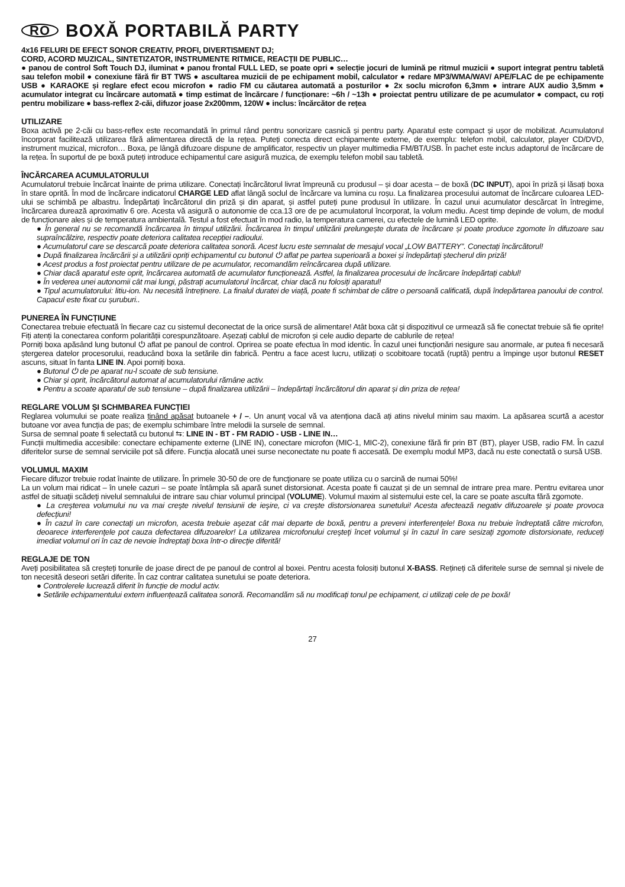RO BOXĂ PORTABILĂ PARTY
4x16 FELURI DE EFECT SONOR CREATIV, PROFI, DIVERTISMENT DJ;
CORD, ACORD MUZICAL, SINTETIZATOR, INSTRUMENTE RITMICE, REACȚII DE PUBLIC…
● panou de control Soft Touch DJ, iluminat ● panou frontal FULL LED, se poate opri ● selecție jocuri de lumină pe ritmul muzicii ● suport integrat pentru tabletă sau telefon mobil ● conexiune fără fir BT TWS ● ascultarea muzicii de pe echipament mobil, calculator ● redare MP3/WMA/WAV/ APE/FLAC de pe echipamente USB ● KARAOKE și reglare efect ecou microfon ● radio FM cu căutarea automată a posturilor ● 2x soclu microfon 6,3mm ● intrare AUX audio 3,5mm ● acumulator integrat cu încărcare automată ● timp estimat de încărcare / funcționare: ~6h / ~13h ● proiectat pentru utilizare de pe acumulator ● compact, cu roți pentru mobilizare ● bass-reflex 2-căi, difuzor joase 2x200mm, 120W ● inclus: încărcător de rețea
UTILIZARE
Boxa activă pe 2-căi cu bass-reflex este recomandată în primul rând pentru sonorizare casnică și pentru party. Aparatul este compact și ușor de mobilizat. Acumulatorul încorporat facilitează utilizarea fără alimentarea directă de la rețea. Puteți conecta direct echipamente externe, de exemplu: telefon mobil, calculator, player CD/DVD, instrument muzical, microfon… Boxa, pe lângă difuzoare dispune de amplificator, respectiv un player multimedia FM/BT/USB. În pachet este inclus adaptorul de încărcare de la rețea. În suportul de pe boxă puteți introduce echipamentul care asigură muzica, de exemplu telefon mobil sau tabletă.
ÎNCĂRCAREA ACUMULATORULUI
Acumulatorul trebuie încărcat înainte de prima utilizare. Conectați încărcătorul livrat împreună cu produsul – și doar acesta – de boxă (DC INPUT), apoi în priză și lăsați boxa în stare oprită. În mod de încărcare indicatorul CHARGE LED aflat lângă soclul de încărcare va lumina cu roșu. La finalizarea procesului automat de încărcare culoarea LED-ului se schimbă pe albastru. Îndepărtați încărcătorul din priză și din aparat, și astfel puteți pune produsul în utilizare. În cazul unui acumulator descărcat în întregime, încărcarea durează aproximativ 6 ore. Acesta vă asigură o autonomie de cca.13 ore de pe acumulatorul încorporat, la volum mediu. Acest timp depinde de volum, de modul de funcționare ales și de temperatura ambientală. Testul a fost efectuat în mod radio, la temperatura camerei, cu efectele de lumină LED oprite.
● În general nu se recomandă încărcarea în timpul utilizării. Încărcarea în timpul utilizării prelungește durata de încărcare și poate produce zgomote în difuzoare sau supraîncălzire, respectiv poate deteriora calitatea recepției radioului.
● Acumulatorul care se descarcă poate deteriora calitatea sonoră. Acest lucru este semnalat de mesajul vocal „LOW BATTERY”. Conectați încărcătorul!
● După finalizarea încărcării și a utilizării opriți echipamentul cu butonul ⏻ aflat pe partea superioară a boxei și îndepărtați ștecherul din priză!
● Acest produs a fost proiectat pentru utilizare de pe acumulator, recomandăm reîncărcarea după utilizare.
● Chiar dacă aparatul este oprit, încărcarea automată de acumulator funcționează. Astfel, la finalizarea procesului de încărcare îndepărtați cablul!
● În vederea unei autonomii cât mai lungi, păstrați acumulatorul încărcat, chiar dacă nu folosiți aparatul!
● Tipul acumulatorului: litiu-ion. Nu necesită întreținere. La finalul duratei de viață, poate fi schimbat de către o persoană calificată, după îndepărtarea panoului de control. Capacul este fixat cu șuruburi..
PUNEREA ÎN FUNCȚIUNE
Conectarea trebuie efectuată în fiecare caz cu sistemul deconectat de la orice sursă de alimentare! Atât boxa cât și dispozitivul ce urmează să fie conectat trebuie să fie oprite! Fiți atenți la conectarea conform polarității corespunzătoare. Așezați cablul de microfon și cele audio departe de cablurile de rețea!
Porniți boxa apăsând lung butonul ⏻ aflat pe panoul de control. Oprirea se poate efectua în mod identic. În cazul unei funcționări nesigure sau anormale, ar putea fi necesară ștergerea datelor procesorului, readucând boxa la setările din fabrică. Pentru a face acest lucru, utilizați o scobitoare tocată (ruptă) pentru a împinge ușor butonul RESET ascuns, situat în fanta LINE IN. Apoi porniți boxa.
● Butonul ⏻ de pe aparat nu-l scoate de sub tensiune.
● Chiar și oprit, încărcătorul automat al acumulatorului rămâne activ.
● Pentru a scoate aparatul de sub tensiune – după finalizarea utilizării – îndepărtați încărcătorul din aparat și din priza de rețea!
REGLARE VOLUM ȘI SCHMBAREA FUNCȚIEI
Reglarea volumului se poate realiza ținând apăsat butoanele + / –. Un anunț vocal vă va atenționa dacă ați atins nivelul minim sau maxim. La apăsarea scurtă a acestor butoane vor avea funcția de pas; de exemplu schimbare între melodii la sursele de semnal.
Sursa de semnal poate fi selectată cu butonul ⇆: LINE IN - BT - FM RADIO - USB - LINE IN…
Funcții multimedia accesibile: conectare echipamente externe (LINE IN), conectare microfon (MIC-1, MIC-2), conexiune fără fir prin BT (BT), player USB, radio FM. În cazul diferitelor surse de semnal serviciile pot să difere. Funcția alocată unei surse neconectate nu poate fi accesată. De exemplu modul MP3, dacă nu este conectată o sursă USB.
VOLUMUL MAXIM
Fiecare difuzor trebuie rodat înainte de utilizare. În primele 30-50 de ore de funcţionare se poate utiliza cu o sarcină de numai 50%!
La un volum mai ridicat – în unele cazuri – se poate întâmpla să apară sunet distorsionat. Acesta poate fi cauzat și de un semnal de intrare prea mare. Pentru evitarea unor astfel de situaţii scădeţi nivelul semnalului de intrare sau chiar volumul principal (VOLUME). Volumul maxim al sistemului este cel, la care se poate asculta fără zgomote.
● La creşterea volumului nu va mai creşte nivelul tensiunii de ieşire, ci va creşte distorsionarea sunetului! Acesta afectează negativ difuzoarele şi poate provoca defecţiuni!
● În cazul în care conectaţi un microfon, acesta trebuie aşezat cât mai departe de boxă, pentru a preveni interferenţele! Boxa nu trebuie îndreptată către microfon, deoarece interferenţele pot cauza defectarea difuzoarelor! La utilizarea microfonului creşteţi încet volumul şi în cazul în care sesizaţi zgomote distorsionate, reduceţi imediat volumul ori în caz de nevoie îndreptaţi boxa într-o direcţie diferită!
REGLAJE DE TON
Aveți posibilitatea să creșteți tonurile de joase direct de pe panoul de control al boxei. Pentru acesta folosiți butonul X-BASS. Rețineți că diferitele surse de semnal și nivele de ton necesită deseori setări diferite. În caz contrar calitatea sunetului se poate deteriora.
● Controlerele lucrează diferit în funcție de modul activ.
● Setările echipamentului extern influențează calitatea sonoră. Recomandăm să nu modificați tonul pe echipament, ci utilizați cele de pe boxă!
27